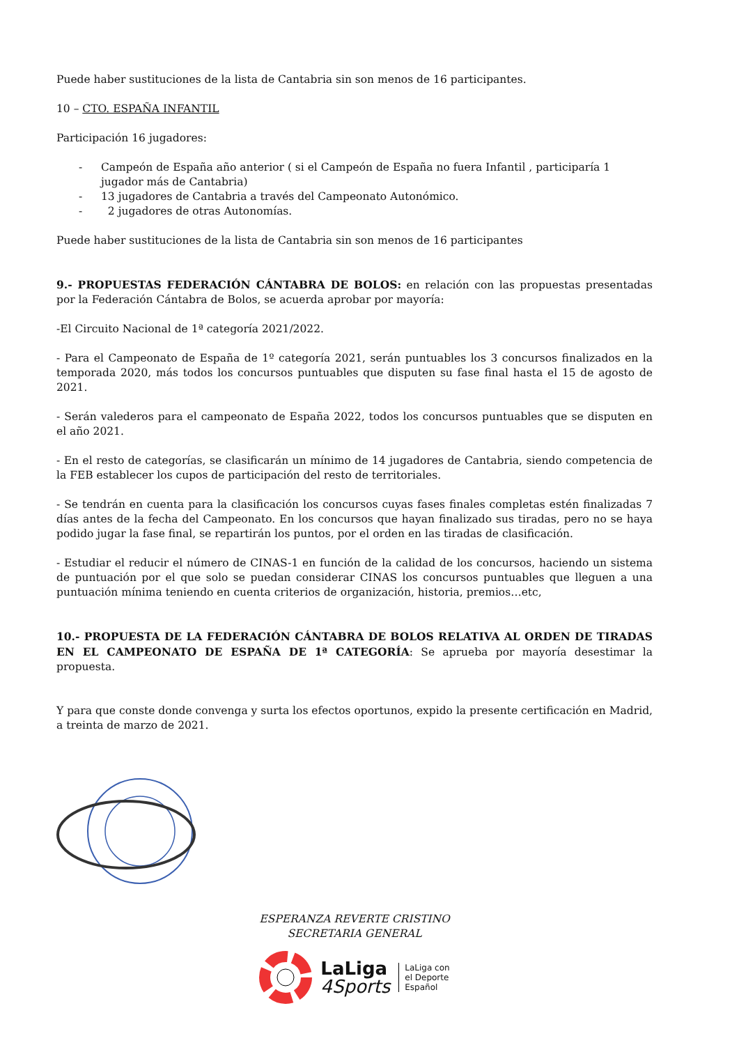Puede haber sustituciones de la lista de Cantabria sin son menos de 16 participantes.
10 – CTO. ESPAÑA INFANTIL
Participación 16 jugadores:
- Campeón de España año anterior ( si el Campeón de España no fuera Infantil , participaría 1 jugador más de Cantabria)
- 13 jugadores de Cantabria a través del Campeonato Autonómico.
- 2 jugadores de otras Autonomías.
Puede haber sustituciones de la lista de Cantabria sin son menos de 16 participantes
9.- PROPUESTAS FEDERACIÓN CÁNTABRA DE BOLOS: en relación con las propuestas presentadas por la Federación Cántabra de Bolos, se acuerda aprobar por mayoría:
-El Circuito Nacional de 1ª categoría 2021/2022.
- Para el Campeonato de España de 1º categoría 2021, serán puntuables los 3 concursos finalizados en la temporada 2020, más todos los concursos puntuables que disputen su fase final hasta el 15 de agosto de 2021.
- Serán valederos para el campeonato de España 2022, todos los concursos puntuables que se disputen en el año 2021.
- En el resto de categorías, se clasificarán un mínimo de 14 jugadores de Cantabria, siendo competencia de la FEB establecer los cupos de participación del resto de territoriales.
- Se tendrán en cuenta para la clasificación los concursos cuyas fases finales completas estén finalizadas 7 días antes de la fecha del Campeonato. En los concursos que hayan finalizado sus tiradas, pero no se haya podido jugar la fase final, se repartirán los puntos, por el orden en las tiradas de clasificación.
- Estudiar el reducir el número de CINAS-1 en función de la calidad de los concursos, haciendo un sistema de puntuación por el que solo se puedan considerar CINAS los concursos puntuables que lleguen a una puntuación mínima teniendo en cuenta criterios de organización, historia, premios…etc,
10.- PROPUESTA DE LA FEDERACIÓN CÁNTABRA DE BOLOS RELATIVA AL ORDEN DE TIRADAS EN EL CAMPEONATO DE ESPAÑA DE 1ª CATEGORÍA: Se aprueba por mayoría desestimar la propuesta.
Y para que conste donde convenga y surta los efectos oportunos, expido la presente certificación en Madrid, a treinta de marzo de 2021.
ESPERANZA REVERTE CRISTINO
SECRETARIA GENERAL
LaLiga
4Sports
LaLiga con
el Deporte
Español